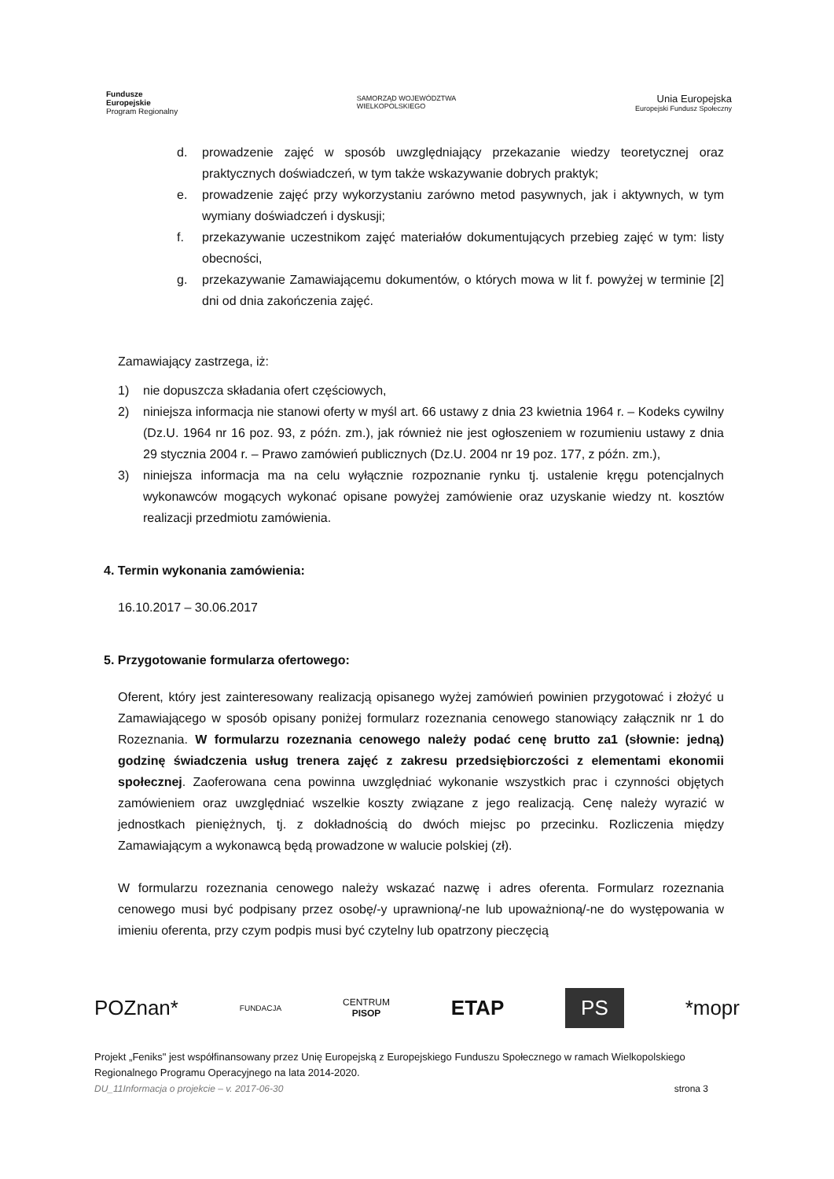Fundusze
Europejskie
Program Regionalny
SAMORZĄD WOJEWÓDZTWA
WIELKOPOLSKIEGO
Unia Europejska
Europejski Fundusz Społeczny
d. prowadzenie zajęć w sposób uwzględniający przekazanie wiedzy teoretycznej oraz praktycznych doświadczeń, w tym także wskazywanie dobrych praktyk;
e. prowadzenie zajęć przy wykorzystaniu zarówno metod pasywnych, jak i aktywnych, w tym wymiany doświadczeń i dyskusji;
f. przekazywanie uczestnikom zajęć materiałów dokumentujących przebieg zajęć w tym: listy obecności,
g. przekazywanie Zamawiającemu dokumentów, o których mowa w lit f. powyżej w terminie [2] dni od dnia zakończenia zajęć.
Zamawiający zastrzega, iż:
1) nie dopuszcza składania ofert częściowych,
2) niniejsza informacja nie stanowi oferty w myśl art. 66 ustawy z dnia 23 kwietnia 1964 r. – Kodeks cywilny (Dz.U. 1964 nr 16 poz. 93, z późn. zm.), jak również nie jest ogłoszeniem w rozumieniu ustawy z dnia 29 stycznia 2004 r. – Prawo zamówień publicznych (Dz.U. 2004 nr 19 poz. 177, z późn. zm.),
3) niniejsza informacja ma na celu wyłącznie rozpoznanie rynku tj. ustalenie kręgu potencjalnych wykonawców mogących wykonać opisane powyżej zamówienie oraz uzyskanie wiedzy nt. kosztów realizacji przedmiotu zamówienia.
4. Termin wykonania zamówienia:
16.10.2017 – 30.06.2017
5. Przygotowanie formularza ofertowego:
Oferent, który jest zainteresowany realizacją opisanego wyżej zamówień powinien przygotować i złożyć u Zamawiającego w sposób opisany poniżej formularz rozeznania cenowego stanowiący załącznik nr 1 do Rozeznania. W formularzu rozeznania cenowego należy podać cenę brutto za1 (słownie: jedną) godzinę świadczenia usług trenera zajęć z zakresu przedsiębiorczości z elementami ekonomii społecznej. Zaoferowana cena powinna uwzględniać wykonanie wszystkich prac i czynności objętych zamówieniem oraz uwzględniać wszelkie koszty związane z jego realizacją. Cenę należy wyrazić w jednostkach pieniężnych, tj. z dokładnością do dwóch miejsc po przecinku. Rozliczenia między Zamawiającym a wykonawcą będą prowadzone w walucie polskiej (zł).
W formularzu rozeznania cenowego należy wskazać nazwę i adres oferenta. Formularz rozeznania cenowego musi być podpisany przez osobę/-y uprawnioną/-ne lub upoważnioną/-ne do występowania w imieniu oferenta, przy czym podpis musi być czytelny lub opatrzony pieczęcią
POZnan* FUNDACJA CENTRUM
PISOP ETAP PS *mopr
Projekt „Feniks" jest współfinansowany przez Unię Europejską z Europejskiego Funduszu Społecznego w ramach Wielkopolskiego Regionalnego Programu Operacyjnego na lata 2014-2020.
DU_11Informacja o projekcie – v. 2017-06-30 strona 3